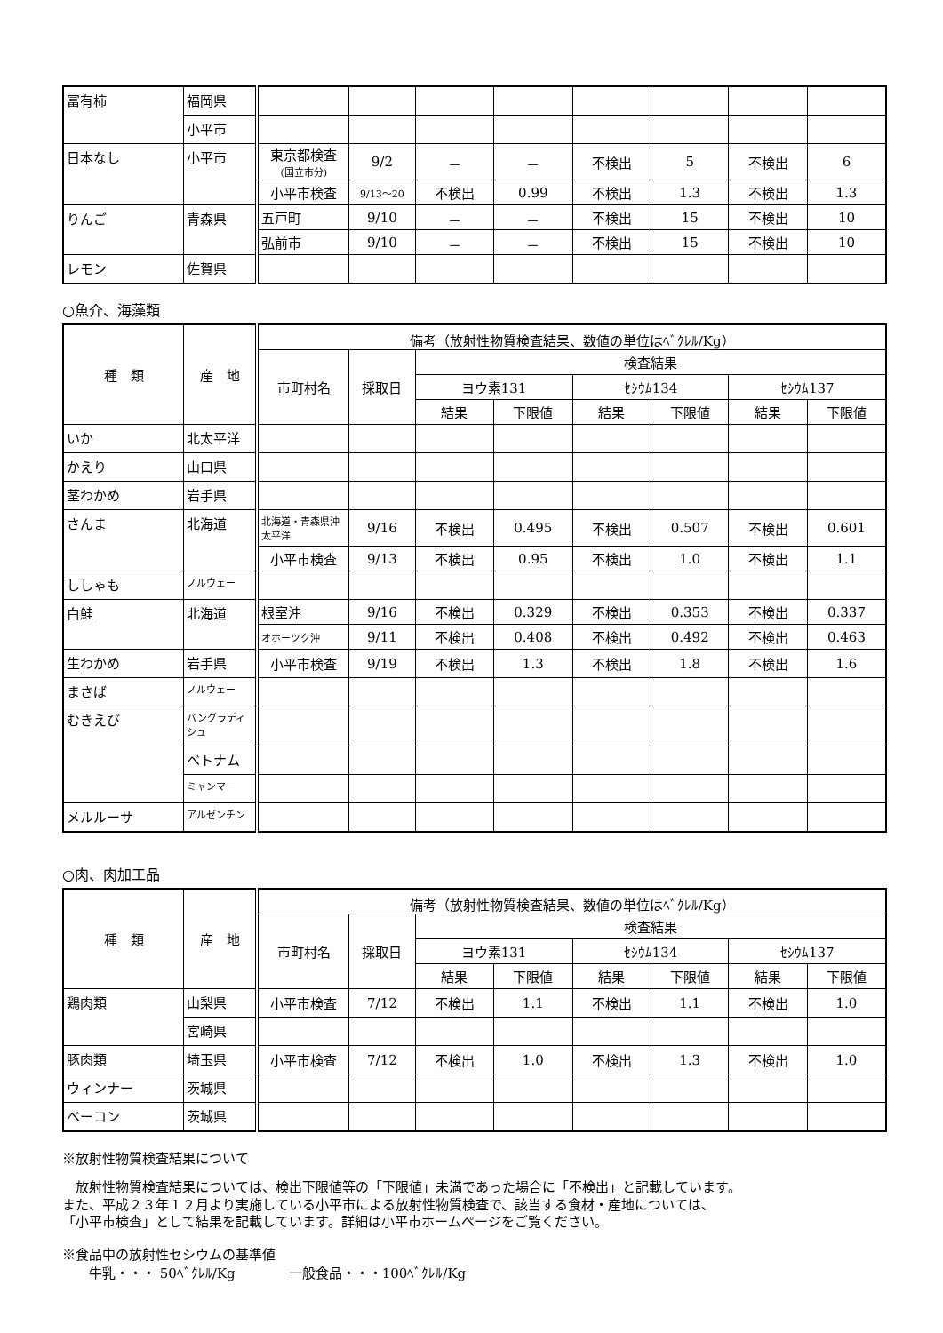| 冨有柿 | 福岡県 | | | | | | | | |
| | 小平市 | | | | | | | | |
| 日本なし | 小平市 | 東京都検査 (国立市分) | 9/2 | － | － | 不検出 | 5 | 不検出 | 6 |
| | | 小平市検査 | 9/13～20 | 不検出 | 0.99 | 不検出 | 1.3 | 不検出 | 1.3 |
| りんご | 青森県 | 五戸町 | 9/10 | － | － | 不検出 | 15 | 不検出 | 10 |
| | | 弘前市 | 9/10 | － | － | 不検出 | 15 | 不検出 | 10 |
| レモン | 佐賀県 | | | | | | | | |
○魚介、海藻類
| 種 類 | 産 地 | 備考（放射性物質検査結果、数値の単位はﾍﾞｸﾚﾙ/Kg） | | | | | | | |
| --- | --- | --- | --- | --- | --- | --- | --- | --- | --- |
| | | 市町村名 | 採取日 | 検査結果 | | | | | |
| | | | | ヨウ素131 | | ｾｼｳﾑ134 | | ｾｼｳﾑ137 | |
| | | | | 結果 | 下限値 | 結果 | 下限値 | 結果 | 下限値 |
| いか | 北太平洋 | | | | | | | | |
| かえり | 山口県 | | | | | | | | |
| 茎わかめ | 岩手県 | | | | | | | | |
| さんま | 北海道 | 北海道・青森県沖太平洋 | 9/16 | 不検出 | 0.495 | 不検出 | 0.507 | 不検出 | 0.601 |
| | | 小平市検査 | 9/13 | 不検出 | 0.95 | 不検出 | 1.0 | 不検出 | 1.1 |
| ししゃも | ノルウェー | | | | | | | | |
| 白鮭 | 北海道 | 根室沖 | 9/16 | 不検出 | 0.329 | 不検出 | 0.353 | 不検出 | 0.337 |
| | | オホーツク沖 | 9/11 | 不検出 | 0.408 | 不検出 | 0.492 | 不検出 | 0.463 |
| 生わかめ | 岩手県 | 小平市検査 | 9/19 | 不検出 | 1.3 | 不検出 | 1.8 | 不検出 | 1.6 |
| まさば | ノルウェー | | | | | | | | |
| むきえび | バングラディシュ | | | | | | | | |
| | ベトナム | | | | | | | | |
| | ミャンマー | | | | | | | | |
| メルルーサ | アルゼンチン | | | | | | | | |
○肉、肉加工品
| 種 類 | 産 地 | 備考（放射性物質検査結果、数値の単位はﾍﾞｸﾚﾙ/Kg） | | | | | | | |
| --- | --- | --- | --- | --- | --- | --- | --- | --- | --- |
| | | 市町村名 | 採取日 | 検査結果 | | | | | |
| | | | | ヨウ素131 | | ｾｼｳﾑ134 | | ｾｼｳﾑ137 | |
| | | | | 結果 | 下限値 | 結果 | 下限値 | 結果 | 下限値 |
| 鶏肉類 | 山梨県 | 小平市検査 | 7/12 | 不検出 | 1.1 | 不検出 | 1.1 | 不検出 | 1.0 |
| | 宮崎県 | | | | | | | | |
| 豚肉類 | 埼玉県 | 小平市検査 | 7/12 | 不検出 | 1.0 | 不検出 | 1.3 | 不検出 | 1.0 |
| ウィンナー | 茨城県 | | | | | | | | |
| ベーコン | 茨城県 | | | | | | | | |
※放射性物質検査結果について
　放射性物質検査結果については、検出下限値等の「下限値」未満であった場合に「不検出」と記載しています。
また、平成２３年１２月より実施している小平市による放射性物質検査で、該当する食材・産地については、
「小平市検査」として結果を記載しています。詳細は小平市ホームページをご覧ください。
※食品中の放射性セシウムの基準値
　　牛乳・・・ 50ﾍﾞｸﾚﾙ/Kg　　　　一般食品・・・100ﾍﾞｸﾚﾙ/Kg